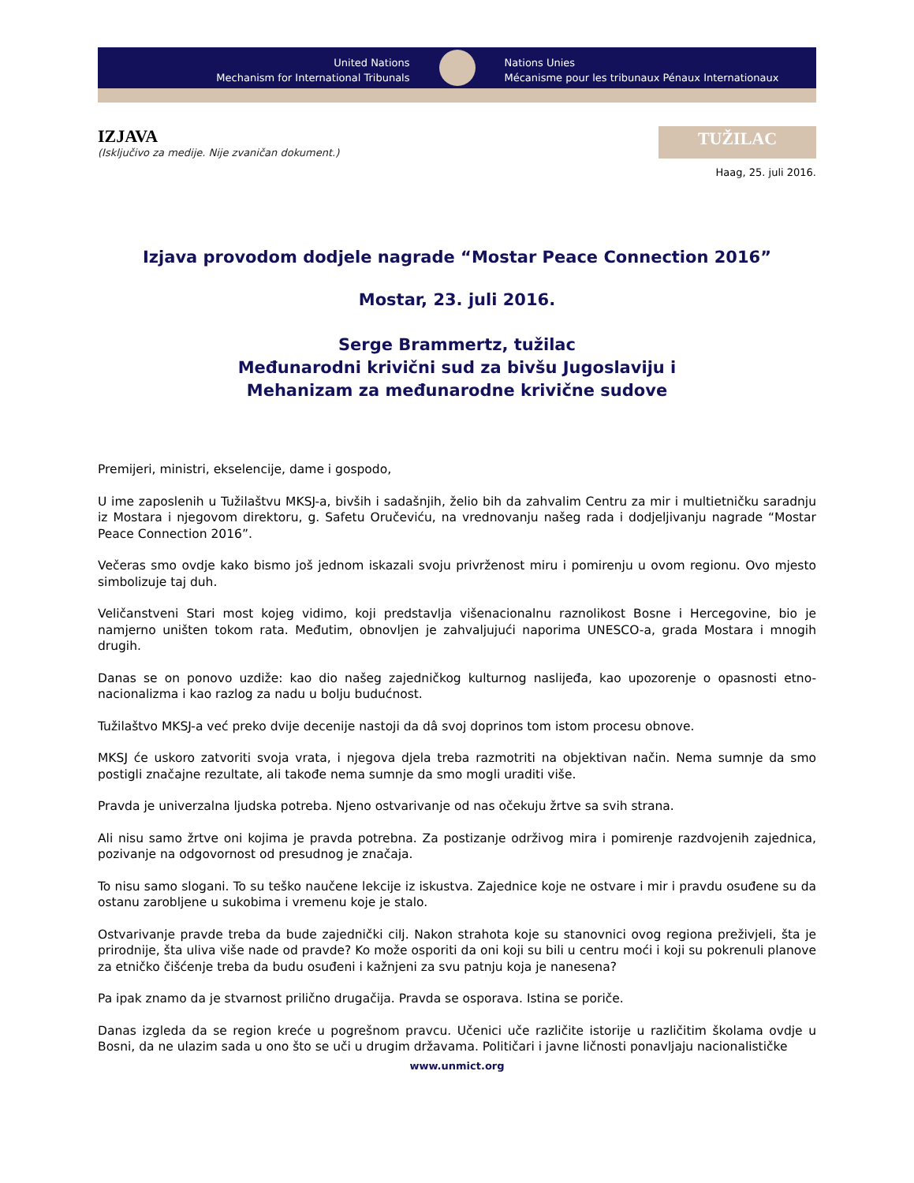United Nations
Mechanism for International Tribunals
Nations Unies
Mécanisme pour les tribunaux Pénaux Internationaux
IZJAVA
(Isključivo za medije. Nije zvaničan dokument.)
TUŽILAC
Haag, 25. juli 2016.
Izjava provodom dodjele nagrade “Mostar Peace Connection 2016”
Mostar, 23. juli 2016.
Serge Brammertz, tužilac
Međunarodni krivični sud za bivšu Jugoslaviju i
Mehanizam za međunarodne krivične sudove
Premijeri, ministri, ekselencije, dame i gospodo,
U ime zaposlenih u Tužilaštvu MKSJ-a, bivših i sadašnjih, želio bih da zahvalim Centru za mir i multietničku saradnju iz Mostara i njegovom direktoru, g. Safetu Oručeviću, na vrednovanju našeg rada i dodjeljivanju nagrade “Mostar Peace Connection 2016”.
Večeras smo ovdje kako bismo još jednom iskazali svoju privrženost miru i pomirenju u ovom regionu. Ovo mjesto simbolizuje taj duh.
Veličanstveni Stari most kojeg vidimo, koji predstavlja višenacionalnu raznolikost Bosne i Hercegovine, bio je namjerno uništen tokom rata. Međutim, obnovljen je zahvaljujući naporima UNESCO-a, grada Mostara i mnogih drugih.
Danas se on ponovo uzdiže: kao dio našeg zajedničkog kulturnog naslijeđa, kao upozorenje o opasnosti etno-nacionalizma i kao razlog za nadu u bolju budućnost.
Tužilaštvo MKSJ-a već preko dvije decenije nastoji da dâ svoj doprinos tom istom procesu obnove.
MKSJ će uskoro zatvoriti svoja vrata, i njegova djela treba razmotriti na objektivan način. Nema sumnje da smo postigli značajne rezultate, ali takođe nema sumnje da smo mogli uraditi više.
Pravda je univerzalna ljudska potreba. Njeno ostvarivanje od nas očekuju žrtve sa svih strana.
Ali nisu samo žrtve oni kojima je pravda potrebna. Za postizanje održivog mira i pomirenje razdvojenih zajednica, pozivanje na odgovornost od presudnog je značaja.
To nisu samo slogani. To su teško naučene lekcije iz iskustva. Zajednice koje ne ostvare i mir i pravdu osuđene su da ostanu zarobljene u sukobima i vremenu koje je stalo.
Ostvarivanje pravde treba da bude zajednički cilj. Nakon strahota koje su stanovnici ovog regiona preživjeli, šta je prirodnije, šta uliva više nade od pravde? Ko može osporiti da oni koji su bili u centru moći i koji su pokrenuli planove za etničko čišćenje treba da budu osuđeni i kažnjeni za svu patnju koja je nanesena?
Pa ipak znamo da je stvarnost prilično drugačija. Pravda se osporava. Istina se poriče.
Danas izgleda da se region kreće u pogrešnom pravcu. Učenici uče različite istorije u različitim školama ovdje u Bosni, da ne ulazim sada u ono što se uči u drugim državama. Političari i javne ličnosti ponavljaju nacionalističke
www.unmict.org